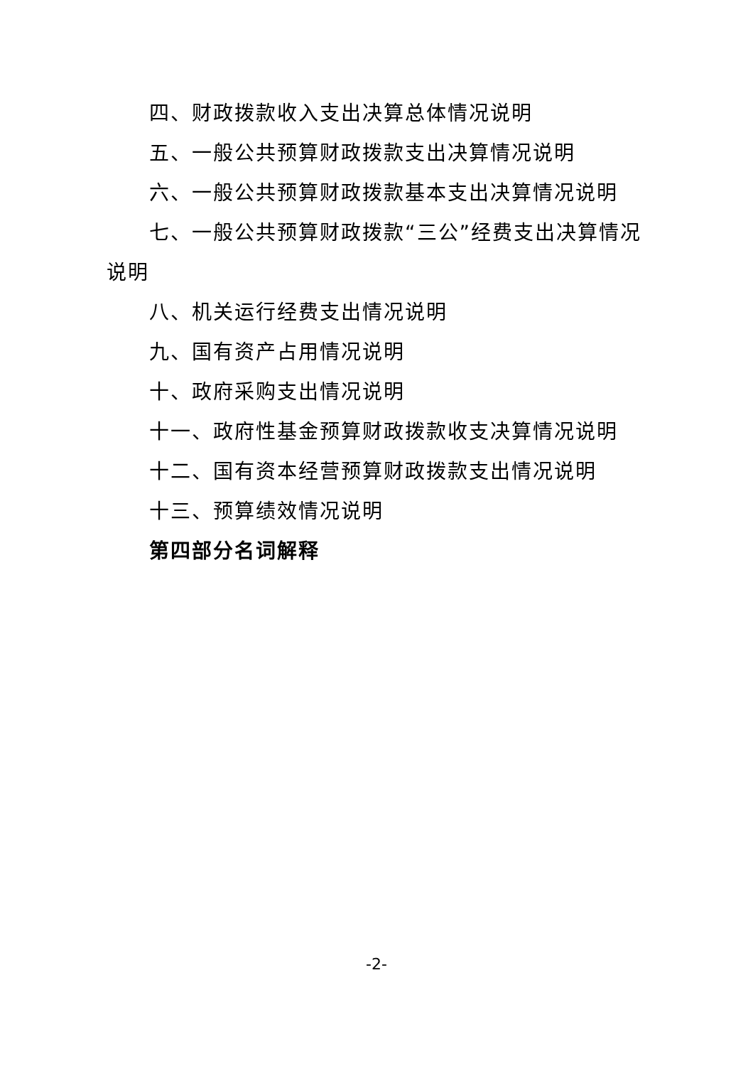四、财政拨款收入支出决算总体情况说明
五、一般公共预算财政拨款支出决算情况说明
六、一般公共预算财政拨款基本支出决算情况说明
七、一般公共预算财政拨款“三公”经费支出决算情况说明
八、机关运行经费支出情况说明
九、国有资产占用情况说明
十、政府采购支出情况说明
十一、政府性基金预算财政拨款收支决算情况说明
十二、国有资本经营预算财政拨款支出情况说明
十三、预算绩效情况说明
第四部分名词解释
-2-